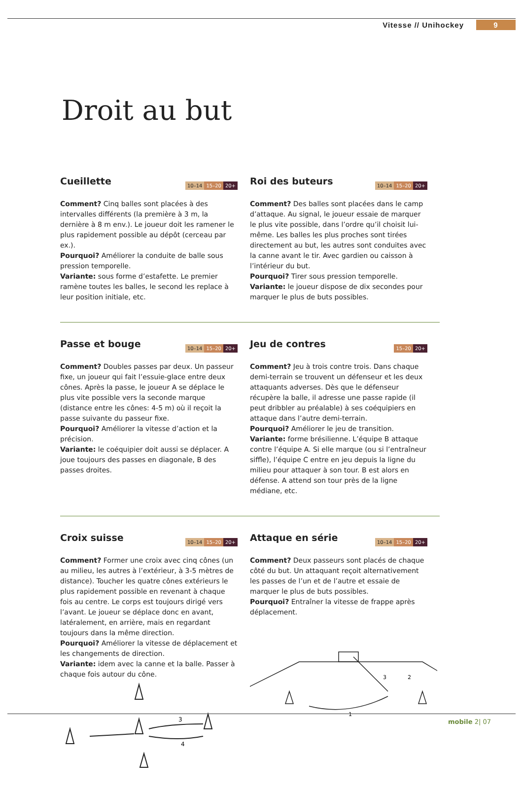Vitesse // Unihockey 9
Droit au but
Cueillette
10–14 15–20 20+
Comment? Cinq balles sont placées à des intervalles différents (la première à 3 m, la dernière à 8 m env.). Le joueur doit les ramener le plus rapidement possible au dépôt (cerceau par ex.).
Pourquoi? Améliorer la conduite de balle sous pression temporelle.
Variante: sous forme d’estafette. Le premier ramène toutes les balles, le second les replace à leur position initiale, etc.
Roi des buteurs
10–14 15–20 20+
Comment? Des balles sont placées dans le camp d’attaque. Au signal, le joueur essaie de marquer le plus vite possible, dans l’ordre qu’il choisit lui-même. Les balles les plus proches sont tirées directement au but, les autres sont conduites avec la canne avant le tir. Avec gardien ou caisson à l’intérieur du but.
Pourquoi? Tirer sous pression temporelle.
Variante: le joueur dispose de dix secondes pour marquer le plus de buts possibles.
Passe et bouge
10–14 15–20 20+
Comment? Doubles passes par deux. Un passeur fixe, un joueur qui fait l’essuie-glace entre deux cônes. Après la passe, le joueur A se déplace le plus vite possible vers la seconde marque (distance entre les cônes: 4-5 m) où il reçoit la passe suivante du passeur fixe.
Pourquoi? Améliorer la vitesse d’action et la précision.
Variante: le coéquipier doit aussi se déplacer. A joue toujours des passes en diagonale, B des passes droites.
Jeu de contres
15–20 20+
Comment? Jeu à trois contre trois. Dans chaque demi-terrain se trouvent un défenseur et les deux attaquants adverses. Dès que le défenseur récupère la balle, il adresse une passe rapide (il peut dribbler au préalable) à ses coéquipiers en attaque dans l’autre demi-terrain.
Pourquoi? Améliorer le jeu de transition.
Variante: forme brésilienne. L’équipe B attaque contre l’équipe A. Si elle marque (ou si l’entraîneur siffle), l’équipe C entre en jeu depuis la ligne du milieu pour attaquer à son tour. B est alors en défense. A attend son tour près de la ligne médiane, etc.
Croix suisse
10–14 15–20 20+
Comment? Former une croix avec cinq cônes (un au milieu, les autres à l’extérieur, à 3-5 mètres de distance). Toucher les quatre cônes extérieurs le plus rapidement possible en revenant à chaque fois au centre. Le corps est toujours dirigé vers l’avant. Le joueur se déplace donc en avant, latéralement, en arrière, mais en regardant toujours dans la même direction.
Pourquoi? Améliorer la vitesse de déplacement et les changements de direction.
Variante: idem avec la canne et la balle. Passer à chaque fois autour du cône.
3
4
Attaque en série
10–14 15–20 20+
Comment? Deux passeurs sont placés de chaque côté du but. Un attaquant reçoit alternativement les passes de l’un et de l’autre et essaie de marquer le plus de buts possibles.
Pourquoi? Entraîner la vitesse de frappe après déplacement.
3
2
1
mobile 2| 07